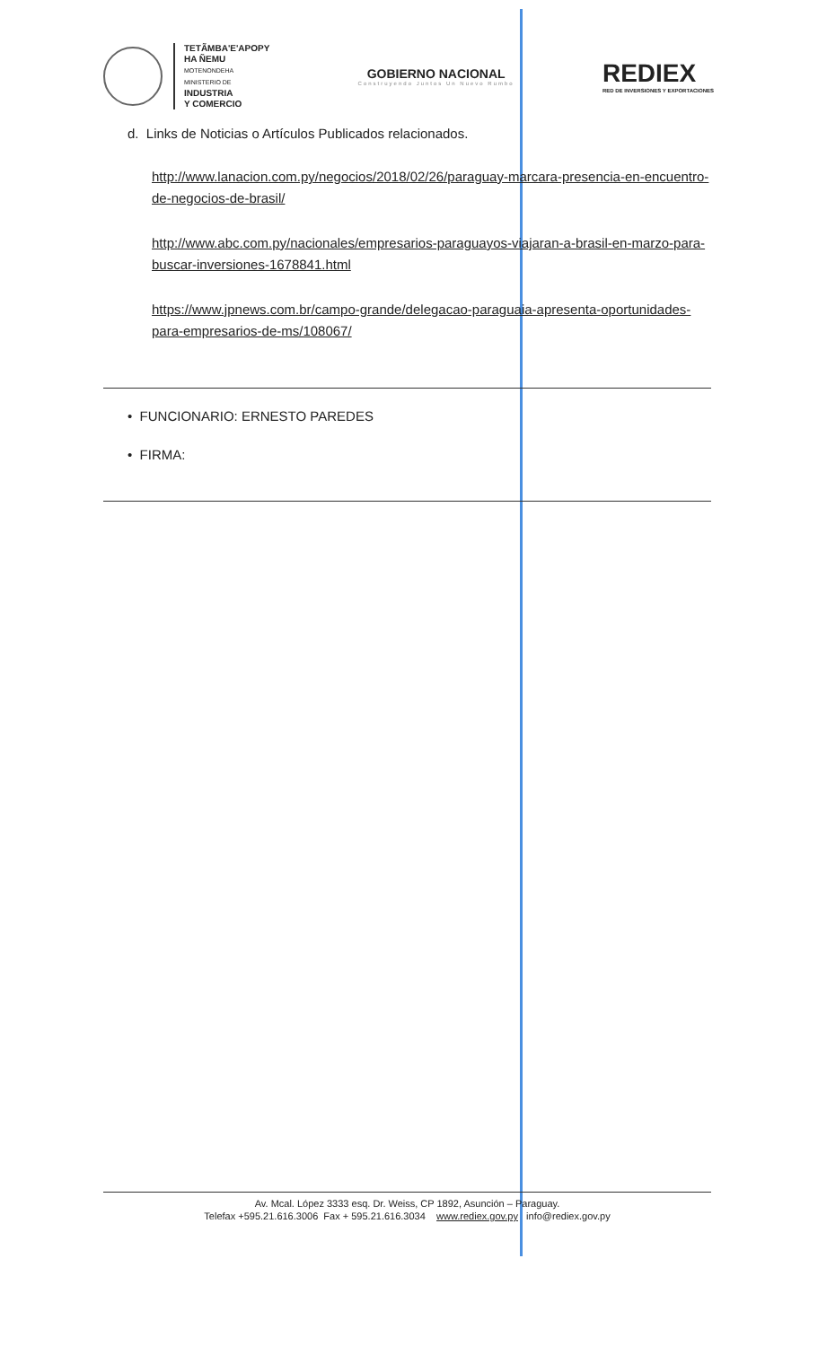TETÃMBA'E'APOPY
HA ÑEMU
MOTENONDEHA
MINISTERIO DE
INDUSTRIA
Y COMERCIO
GOBIERNO NACIONAL
Construyendo Juntos Un Nuevo Rumbo
REDIEX
RED DE INVERSIONES Y EXPORTACIONES
d. Links de Noticias o Artículos Publicados relacionados.
http://www.lanacion.com.py/negocios/2018/02/26/paraguay-marcara-presencia-en-encuentro-de-negocios-de-brasil/
http://www.abc.com.py/nacionales/empresarios-paraguayos-viajaran-a-brasil-en-marzo-para-buscar-inversiones-1678841.html
https://www.jpnews.com.br/campo-grande/delegacao-paraguaia-apresenta-oportunidades-para-empresarios-de-ms/108067/
• FUNCIONARIO: ERNESTO PAREDES
• FIRMA:
Av. Mcal. López 3333 esq. Dr. Weiss, CP 1892, Asunción – Paraguay.
Telefax +595.21.616.3006 Fax + 595.21.616.3034 www.rediex.gov.py info@rediex.gov.py